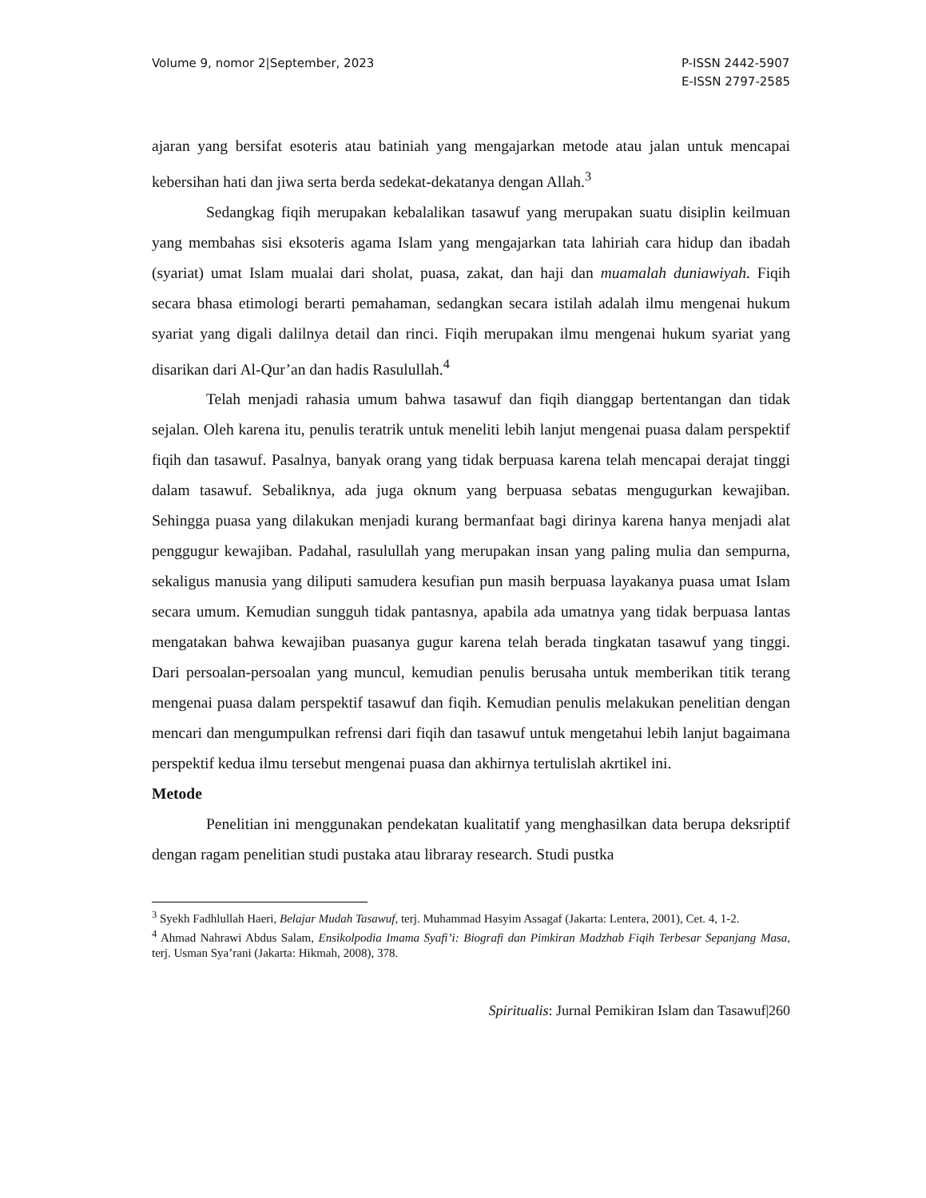Volume 9, nomor 2|September, 2023
P-ISSN 2442-5907
E-ISSN 2797-2585
ajaran yang bersifat esoteris atau batiniah yang mengajarkan metode atau jalan untuk mencapai kebersihan hati dan jiwa serta berda sedekat-dekatanya dengan Allah.<sup>3</sup>
Sedangkag fiqih merupakan kebalalikan tasawuf yang merupakan suatu disiplin keilmuan yang membahas sisi eksoteris agama Islam yang mengajarkan tata lahiriah cara hidup dan ibadah (syariat) umat Islam mualai dari sholat, puasa, zakat, dan haji dan muamalah duniawiyah. Fiqih secara bhasa etimologi berarti pemahaman, sedangkan secara istilah adalah ilmu mengenai hukum syariat yang digali dalilnya detail dan rinci. Fiqih merupakan ilmu mengenai hukum syariat yang disarikan dari Al-Qur’an dan hadis Rasulullah.<sup>4</sup>
Telah menjadi rahasia umum bahwa tasawuf dan fiqih dianggap bertentangan dan tidak sejalan. Oleh karena itu, penulis teratrik untuk meneliti lebih lanjut mengenai puasa dalam perspektif fiqih dan tasawuf. Pasalnya, banyak orang yang tidak berpuasa karena telah mencapai derajat tinggi dalam tasawuf. Sebaliknya, ada juga oknum yang berpuasa sebatas mengugurkan kewajiban. Sehingga puasa yang dilakukan menjadi kurang bermanfaat bagi dirinya karena hanya menjadi alat penggugur kewajiban. Padahal, rasulullah yang merupakan insan yang paling mulia dan sempurna, sekaligus manusia yang diliputi samudera kesufian pun masih berpuasa layakanya puasa umat Islam secara umum. Kemudian sungguh tidak pantasnya, apabila ada umatnya yang tidak berpuasa lantas mengatakan bahwa kewajiban puasanya gugur karena telah berada tingkatan tasawuf yang tinggi. Dari persoalan-persoalan yang muncul, kemudian penulis berusaha untuk memberikan titik terang mengenai puasa dalam perspektif tasawuf dan fiqih. Kemudian penulis melakukan penelitian dengan mencari dan mengumpulkan refrensi dari fiqih dan tasawuf untuk mengetahui lebih lanjut bagaimana perspektif kedua ilmu tersebut mengenai puasa dan akhirnya tertulislah akrtikel ini.
Metode
Penelitian ini menggunakan pendekatan kualitatif yang menghasilkan data berupa deksriptif dengan ragam penelitian studi pustaka atau libraray research. Studi pustka
<sup>3</sup> Syekh Fadhlullah Haeri, Belajar Mudah Tasawuf, terj. Muhammad Hasyim Assagaf (Jakarta: Lentera, 2001), Cet. 4, 1-2.
<sup>4</sup> Ahmad Nahrawi Abdus Salam, Ensikolpodia Imama Syafi’i: Biografi dan Pimkiran Madzhab Fiqih Terbesar Sepanjang Masa, terj. Usman Sya’rani (Jakarta: Hikmah, 2008), 378.
Spiritualis: Jurnal Pemikiran Islam dan Tasawuf|260